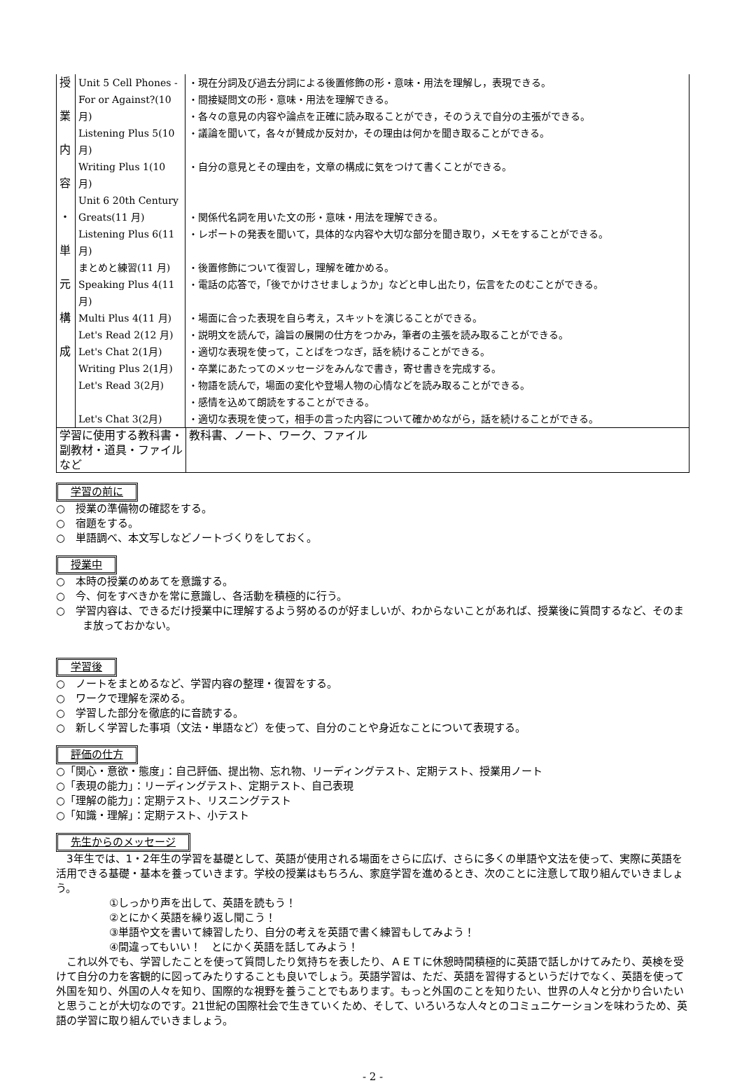| 授 業 内 容 ・ 単 元 構 成 | Unit 5 Cell Phones - For or Against?(10 月) | ・現在分詞及び過去分詞による後置修飾の形・意味・用法を理解し，表現できる。 ・間接疑問文の形・意味・用法を理解できる。 ・各々の意見の内容や論点を正確に読み取ることができ，そのうえで自分の主張ができる。 |
| | Listening Plus 5(10 月) | ・議論を聞いて，各々が賛成か反対か，その理由は何かを聞き取ることができる。 |
| | Writing Plus 1(10 月) | ・自分の意見とその理由を，文章の構成に気をつけて書くことができる。 |
| | Unit 6 20th Century Greats(11 月) | ・関係代名詞を用いた文の形・意味・用法を理解できる。 |
| | Listening Plus 6(11 月) | ・レポートの発表を聞いて，具体的な内容や大切な部分を聞き取り，メモをすることができる。 |
| | まとめと練習(11 月) | ・後置修飾について復習し，理解を確かめる。 |
| | Speaking Plus 4(11 月) | ・電話の応答で，「後でかけさせましょうか」などと申し出たり，伝言をたのむことができる。 |
| | Multi Plus 4(11 月) | ・場面に合った表現を自ら考え，スキットを演じることができる。 |
| | Let's Read 2(12 月) | ・説明文を読んで，論旨の展開の仕方をつかみ，筆者の主張を読み取ることができる。 |
| | Let's Chat 2(1月) | ・適切な表現を使って，ことばをつなぎ，話を続けることができる。 |
| | Writing Plus 2(1月) | ・卒業にあたってのメッセージをみんなで書き，寄せ書きを完成する。 |
| | Let's Read 3(2月) | ・物語を読んで，場面の変化や登場人物の心情などを読み取ることができる。 ・感情を込めて朗読をすることができる。 |
| | Let's Chat 3(2月) | ・適切な表現を使って，相手の言った内容について確かめながら，話を続けることができる。 |
| 学習に使用する教科書・副教材・道具・ファイルなど | 教科書、ノート、ワーク、ファイル |
学習の前に
○　授業の準備物の確認をする。
○　宿題をする。
○　単語調べ、本文写しなどノートづくりをしておく。
授業中
○　本時の授業のめあてを意識する。
○　今、何をすべきかを常に意識し、各活動を積極的に行う。
○　学習内容は、できるだけ授業中に理解するよう努めるのが好ましいが、わからないことがあれば、授業後に質問するなど、そのまま放っておかない。
学習後
○　ノートをまとめるなど、学習内容の整理・復習をする。
○　ワークで理解を深める。
○　学習した部分を徹底的に音読する。
○　新しく学習した事項（文法・単語など）を使って、自分のことや身近なことについて表現する。
評価の仕方
○「関心・意欲・態度」：自己評価、提出物、忘れ物、リーディングテスト、定期テスト、授業用ノート
○「表現の能力」：リーディングテスト、定期テスト、自己表現
○「理解の能力」：定期テスト、リスニングテスト
○「知識・理解」：定期テスト、小テスト
先生からのメッセージ
　3年生では、1・2年生の学習を基礎として、英語が使用される場面をさらに広げ、さらに多くの単語や文法を使って、実際に英語を活用できる基礎・基本を養っていきます。学校の授業はもちろん、家庭学習を進めるとき、次のことに注意して取り組んでいきましょう。
①しっかり声を出して、英語を読もう！
②とにかく英語を繰り返し聞こう！
③単語や文を書いて練習したり、自分の考えを英語で書く練習もしてみよう！
④間違ってもいい！　とにかく英語を話してみよう！
　これ以外でも、学習したことを使って質問したり気持ちを表したり、ＡＥＴに休憩時間積極的に英語で話しかけてみたり、英検を受けて自分の力を客観的に図ってみたりすることも良いでしょう。英語学習は、ただ、英語を習得するというだけでなく、英語を使って外国を知り、外国の人々を知り、国際的な視野を養うことでもあります。もっと外国のことを知りたい、世界の人々と分かり合いたいと思うことが大切なのです。21世紀の国際社会で生きていくため、そして、いろいろな人々とのコミュニケーションを味わうため、英語の学習に取り組んでいきましょう。
- 2 -